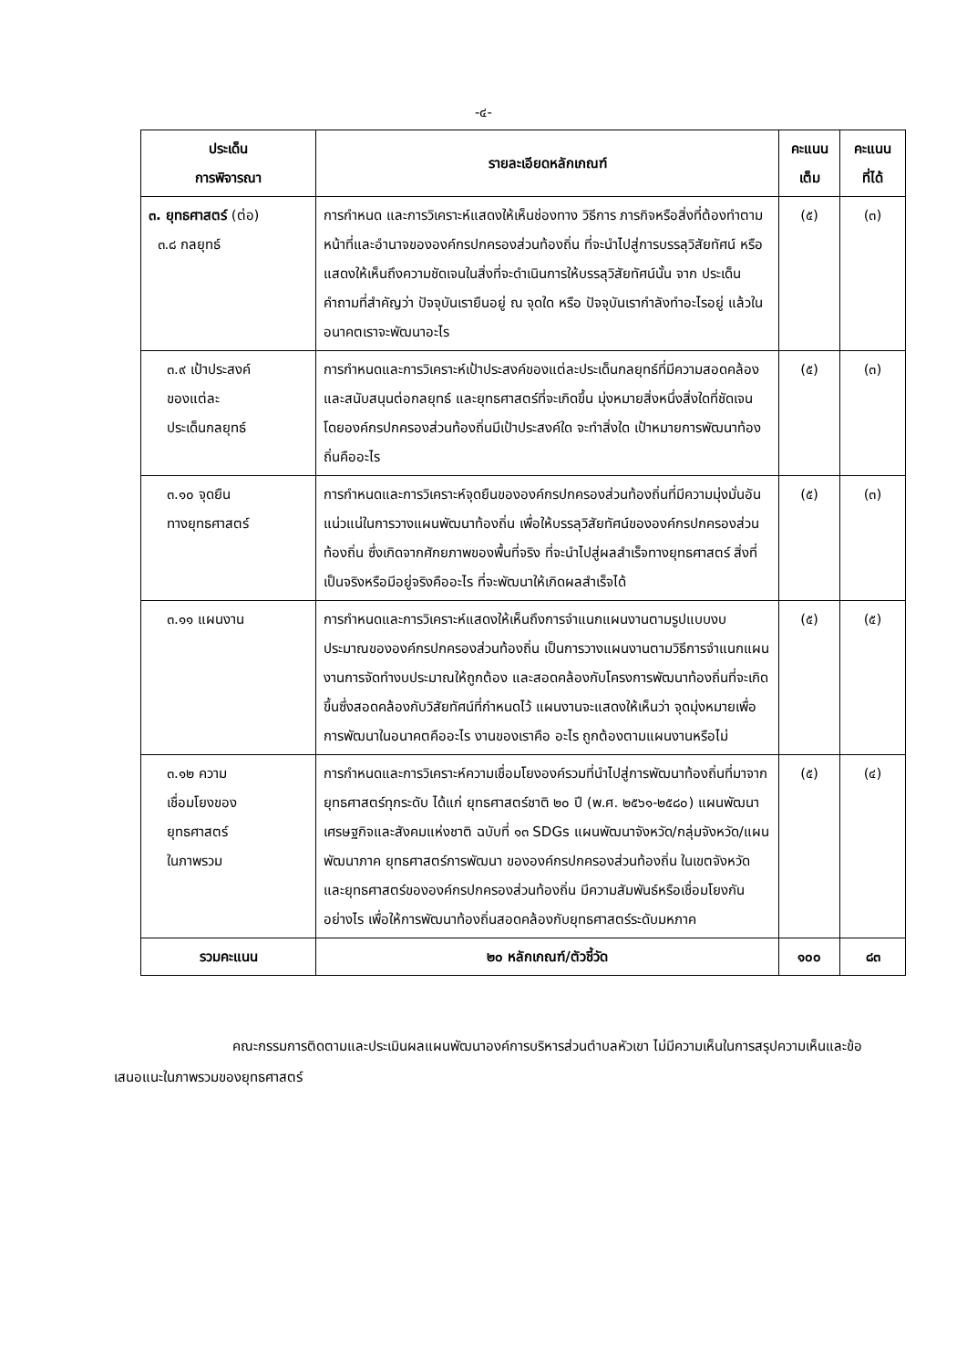-๔-
| ประเด็น การพิจารณา | รายละเอียดหลักเกณฑ์ | คะแนน เต็ม | คะแนน ที่ได้ |
| --- | --- | --- | --- |
| ๓. ยุทธศาสตร์ (ต่อ) ๓.๘ กลยุทธ์ | การกำหนด และการวิเคราะห์แสดงให้เห็นช่องทาง วิธีการ ภารกิจหรือสิ่งที่ต้องทำตามหน้าที่และอำนาจขององค์กรปกครองส่วนท้องถิ่น ที่จะนำไปสู่การบรรลุวิสัยทัศน์ หรือแสดงให้เห็นถึงความชัดเจนในสิ่งที่จะดำเนินการให้บรรลุวิสัยทัศน์นั้น จาก ประเด็นคำถามที่สำคัญว่า ปัจจุบันเรายืนอยู่ ณ จุดใด หรือ ปัจจุบันเรากำลังทำอะไรอยู่ แล้วในอนาคตเราจะพัฒนาอะไร | (๕) | (๓) |
| ๓.๙ เป้าประสงค์ ของแต่ละ ประเด็นกลยุทธ์ | การกำหนดและการวิเคราะห์เป้าประสงค์ของแต่ละประเด็นกลยุทธ์ที่มีความสอดคล้องและสนับสนุนต่อกลยุทธ์ และยุทธศาสตร์ที่จะเกิดขึ้น มุ่งหมายสิ่งหนึ่งสิ่งใดที่ชัดเจน โดยองค์กรปกครองส่วนท้องถิ่นมีเป้าประสงค์ใด จะทำสิ่งใด เป้าหมายการพัฒนาท้องถิ่นคืออะไร | (๕) | (๓) |
| ๓.๑๐ จุดยืน ทางยุทธศาสตร์ | การกำหนดและการวิเคราะห์จุดยืนขององค์กรปกครองส่วนท้องถิ่นที่มีความมุ่งมั่นอันแน่วแน่ในการวางแผนพัฒนาท้องถิ่น เพื่อให้บรรลุวิสัยทัศน์ขององค์กรปกครองส่วนท้องถิ่น ซึ่งเกิดจากศักยภาพของพื้นที่จริง ที่จะนำไปสู่ผลสำเร็จทางยุทธศาสตร์ สิ่งที่เป็นจริงหรือมีอยู่จริงคืออะไร ที่จะพัฒนาให้เกิดผลสำเร็จได้ | (๕) | (๓) |
| ๓.๑๑ แผนงาน | การกำหนดและการวิเคราะห์แสดงให้เห็นถึงการจำแนกแผนงานตามรูปแบบงบประมาณขององค์กรปกครองส่วนท้องถิ่น เป็นการวางแผนงานตามวิธีการจำแนกแผนงานการจัดทำงบประมาณให้ถูกต้อง และสอดคล้องกับโครงการพัฒนาท้องถิ่นที่จะเกิดขึ้นซึ่งสอดคล้องกับวิสัยทัศน์ที่กำหนดไว้ แผนงานจะแสดงให้เห็นว่า จุดมุ่งหมายเพื่อการพัฒนาในอนาคตคืออะไร งานของเราคือ อะไร ถูกต้องตามแผนงานหรือไม่ | (๕) | (๕) |
| ๓.๑๒ ความ เชื่อมโยงของ ยุทธศาสตร์ ในภาพรวม | การกำหนดและการวิเคราะห์ความเชื่อมโยงองค์รวมที่นำไปสู่การพัฒนาท้องถิ่นที่มาจากยุทธศาสตร์ทุกระดับ ได้แก่ ยุทธศาสตร์ชาติ ๒๐ ปี (พ.ศ. ๒๕๖๑-๒๕๘๐) แผนพัฒนาเศรษฐกิจและสังคมแห่งชาติ ฉบับที่ ๑๓ SDGs แผนพัฒนาจังหวัด/กลุ่มจังหวัด/แผนพัฒนาภาค ยุทธศาสตร์การพัฒนา ขององค์กรปกครองส่วนท้องถิ่น ในเขตจังหวัด และยุทธศาสตร์ขององค์กรปกครองส่วนท้องถิ่น มีความสัมพันธ์หรือเชื่อมโยงกันอย่างไร เพื่อให้การพัฒนาท้องถิ่นสอดคล้องกับยุทธศาสตร์ระดับมหภาค | (๕) | (๔) |
| รวมคะแนน | ๒๐ หลักเกณฑ์/ตัวชี้วัด | ๑๐๐ | ๘๓ |
คณะกรรมการติดตามและประเมินผลแผนพัฒนาองค์การบริหารส่วนตำบลหัวเขา ไม่มีความเห็นในการสรุปความเห็นและข้อเสนอแนะในภาพรวมของยุทธศาสตร์